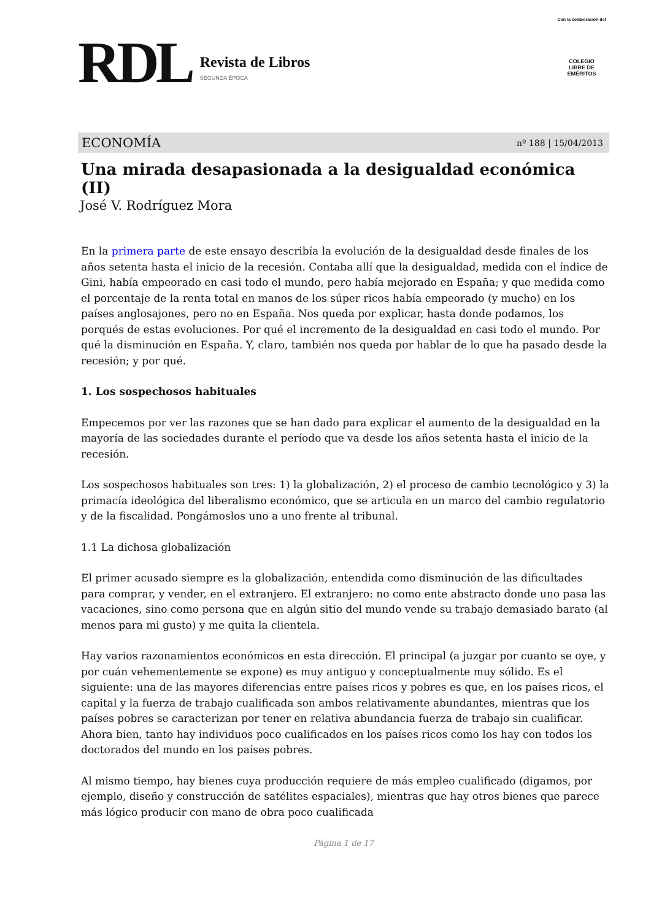RDL
Revista de Libros
SEGUNDA ÉPOCA
Con la colaboración del
COLEGIO
LIBRE DE
EMÉRITOS
ECONOMÍA nº 188 | 15/04/2013
Una mirada desapasionada a la desigualdad económica (II)
José V. Rodríguez Mora
En la primera parte de este ensayo describía la evolución de la desigualdad desde finales de los años setenta hasta el inicio de la recesión. Contaba allí que la desigualdad, medida con el índice de Gini, había empeorado en casi todo el mundo, pero había mejorado en España; y que medida como el porcentaje de la renta total en manos de los súper ricos había empeorado (y mucho) en los países anglosajones, pero no en España. Nos queda por explicar, hasta donde podamos, los porqués de estas evoluciones. Por qué el incremento de la desigualdad en casi todo el mundo. Por qué la disminución en España. Y, claro, también nos queda por hablar de lo que ha pasado desde la recesión; y por qué.
1. Los sospechosos habituales
Empecemos por ver las razones que se han dado para explicar el aumento de la desigualdad en la mayoría de las sociedades durante el período que va desde los años setenta hasta el inicio de la recesión.
Los sospechosos habituales son tres: 1) la globalización, 2) el proceso de cambio tecnológico y 3) la primacía ideológica del liberalismo económico, que se articula en un marco del cambio regulatorio y de la fiscalidad. Pongámoslos uno a uno frente al tribunal.
1.1 La dichosa globalización
El primer acusado siempre es la globalización, entendida como disminución de las dificultades para comprar, y vender, en el extranjero. El extranjero: no como ente abstracto donde uno pasa las vacaciones, sino como persona que en algún sitio del mundo vende su trabajo demasiado barato (al menos para mi gusto) y me quita la clientela.
Hay varios razonamientos económicos en esta dirección. El principal (a juzgar por cuanto se oye, y por cuán vehementemente se expone) es muy antiguo y conceptualmente muy sólido. Es el siguiente: una de las mayores diferencias entre países ricos y pobres es que, en los países ricos, el capital y la fuerza de trabajo cualificada son ambos relativamente abundantes, mientras que los países pobres se caracterizan por tener en relativa abundancia fuerza de trabajo sin cualificar. Ahora bien, tanto hay individuos poco cualificados en los países ricos como los hay con todos los doctorados del mundo en los países pobres.
Al mismo tiempo, hay bienes cuya producción requiere de más empleo cualificado (digamos, por ejemplo, diseño y construcción de satélites espaciales), mientras que hay otros bienes que parece más lógico producir con mano de obra poco cualificada
Página 1 de 17